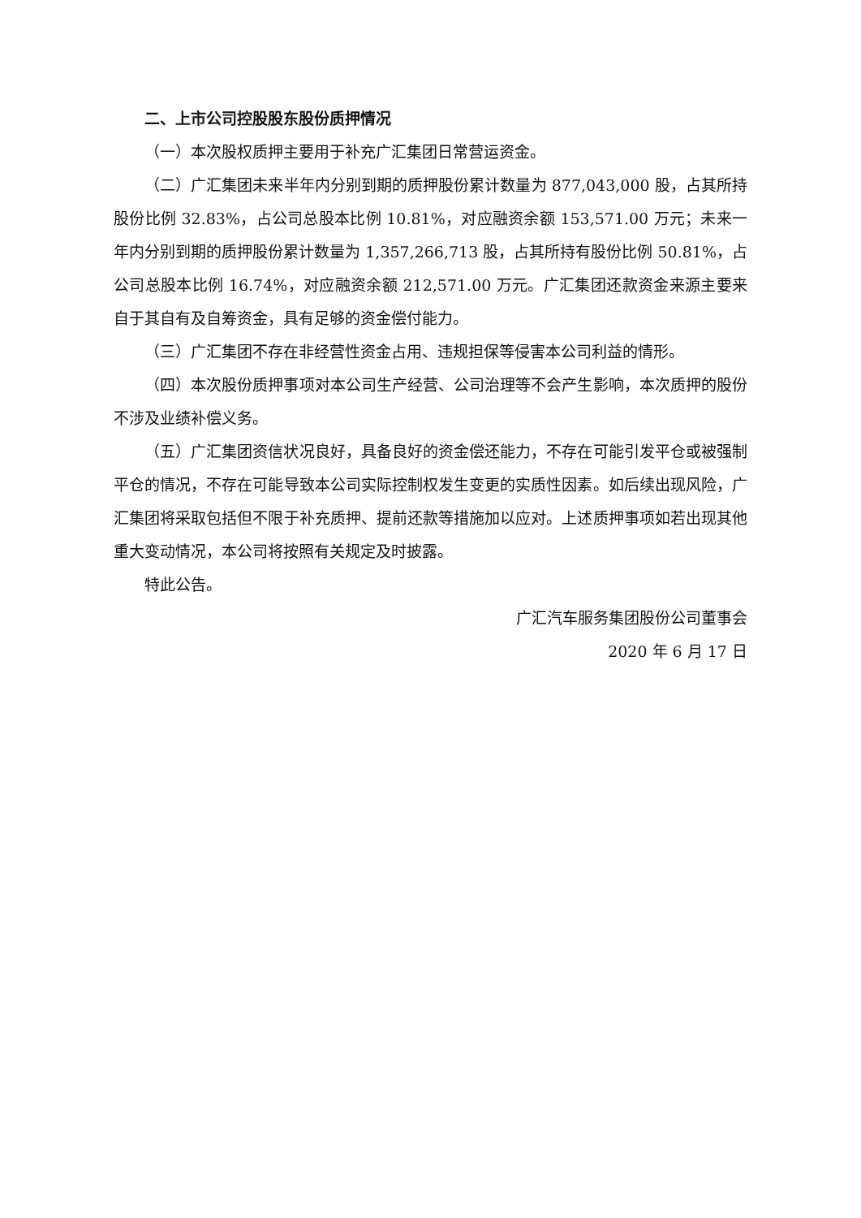二、上市公司控股股东股份质押情况
（一）本次股权质押主要用于补充广汇集团日常营运资金。
（二）广汇集团未来半年内分别到期的质押股份累计数量为 877,043,000 股，占其所持股份比例 32.83%，占公司总股本比例 10.81%，对应融资余额 153,571.00 万元；未来一年内分别到期的质押股份累计数量为 1,357,266,713 股，占其所持有股份比例 50.81%，占公司总股本比例 16.74%，对应融资余额 212,571.00 万元。广汇集团还款资金来源主要来自于其自有及自筹资金，具有足够的资金偿付能力。
（三）广汇集团不存在非经营性资金占用、违规担保等侵害本公司利益的情形。
（四）本次股份质押事项对本公司生产经营、公司治理等不会产生影响，本次质押的股份不涉及业绩补偿义务。
（五）广汇集团资信状况良好，具备良好的资金偿还能力，不存在可能引发平仓或被强制平仓的情况，不存在可能导致本公司实际控制权发生变更的实质性因素。如后续出现风险，广汇集团将采取包括但不限于补充质押、提前还款等措施加以应对。上述质押事项如若出现其他重大变动情况，本公司将按照有关规定及时披露。
特此公告。
广汇汽车服务集团股份公司董事会
2020 年 6 月 17 日